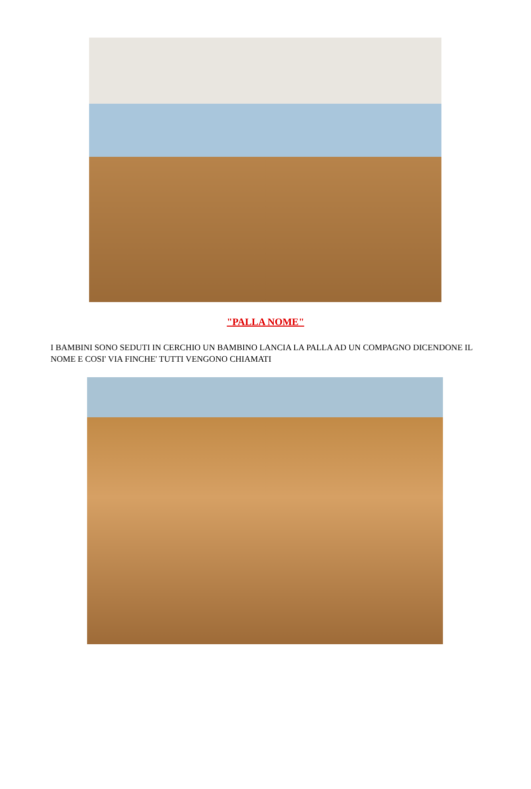"PALLA NOME"
I BAMBINI SONO SEDUTI IN CERCHIO UN BAMBINO LANCIA LA PALLA AD UN COMPAGNO DICENDONE IL NOME E COSI' VIA FINCHE' TUTTI VENGONO CHIAMATI